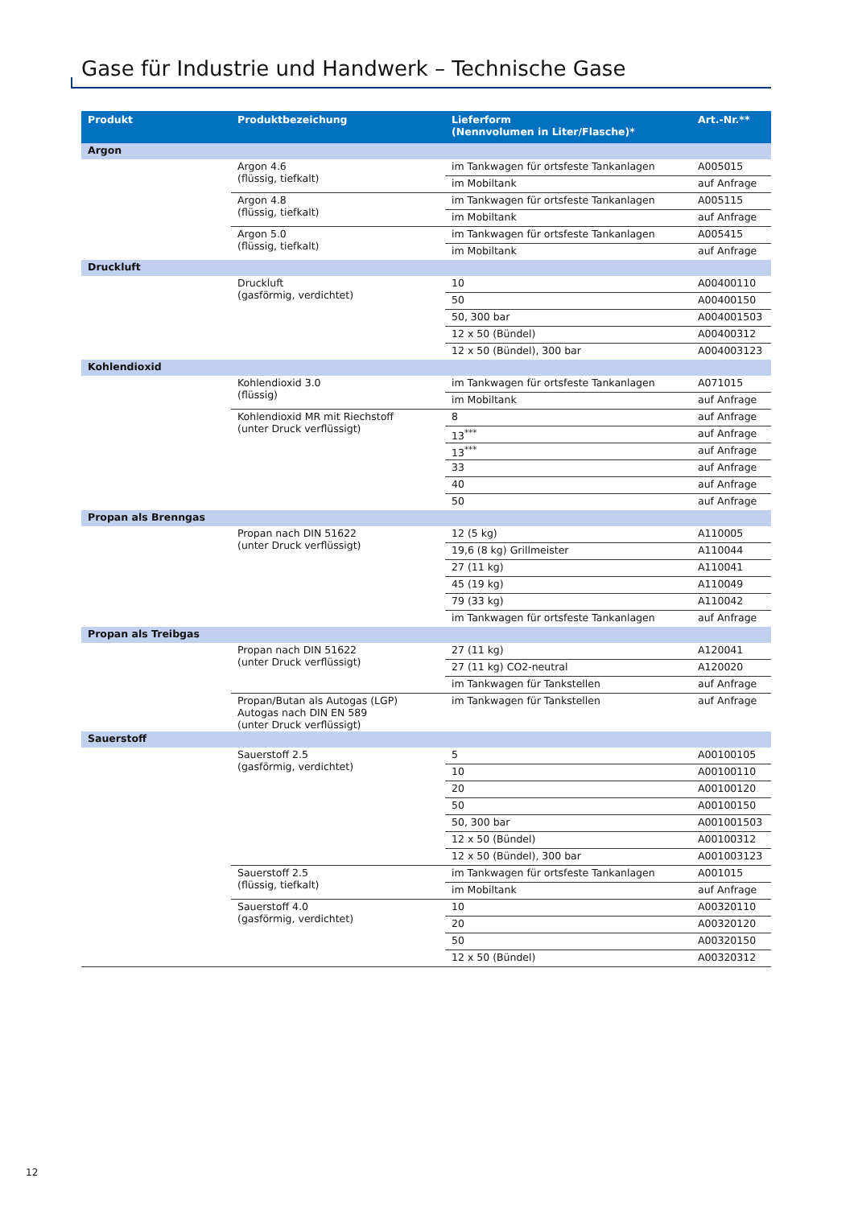Gase für Industrie und Handwerk – Technische Gase
| Produkt | Produktbezeichung | Lieferform (Nennvolumen in Liter/Flasche)* | Art.-Nr.** |
| --- | --- | --- | --- |
| Argon | | | |
| | Argon 4.6 (flüssig, tiefkalt) | im Tankwagen für ortsfeste Tankanlagen | A005015 |
| | | im Mobiltank | auf Anfrage |
| | Argon 4.8 (flüssig, tiefkalt) | im Tankwagen für ortsfeste Tankanlagen | A005115 |
| | | im Mobiltank | auf Anfrage |
| | Argon 5.0 (flüssig, tiefkalt) | im Tankwagen für ortsfeste Tankanlagen | A005415 |
| | | im Mobiltank | auf Anfrage |
| Druckluft | | | |
| | Druckluft (gasförmig, verdichtet) | 10 | A00400110 |
| | | 50 | A00400150 |
| | | 50, 300 bar | A004001503 |
| | | 12 x 50 (Bündel) | A00400312 |
| | | 12 x 50 (Bündel), 300 bar | A004003123 |
| Kohlendioxid | | | |
| | Kohlendioxid 3.0 (flüssig) | im Tankwagen für ortsfeste Tankanlagen | A071015 |
| | | im Mobiltank | auf Anfrage |
| | Kohlendioxid MR mit Riechstoff (unter Druck verflüssigt) | 8 | auf Anfrage |
| | | 13<sup>***</sup> | auf Anfrage |
| | | 13<sup>***</sup> | auf Anfrage |
| | | 33 | auf Anfrage |
| | | 40 | auf Anfrage |
| | | 50 | auf Anfrage |
| Propan als Brenngas | | | |
| | Propan nach DIN 51622 (unter Druck verflüssigt) | 12 (5 kg) | A110005 |
| | | 19,6 (8 kg) Grillmeister | A110044 |
| | | 27 (11 kg) | A110041 |
| | | 45 (19 kg) | A110049 |
| | | 79 (33 kg) | A110042 |
| | | im Tankwagen für ortsfeste Tankanlagen | auf Anfrage |
| Propan als Treibgas | | | |
| | Propan nach DIN 51622 (unter Druck verflüssigt) | 27 (11 kg) | A120041 |
| | | 27 (11 kg) CO2-neutral | A120020 |
| | | im Tankwagen für Tankstellen | auf Anfrage |
| | Propan/Butan als Autogas (LGP) Autogas nach DIN EN 589 (unter Druck verflüssigt) | im Tankwagen für Tankstellen | auf Anfrage |
| Sauerstoff | | | |
| | Sauerstoff 2.5 (gasförmig, verdichtet) | 5 | A00100105 |
| | | 10 | A00100110 |
| | | 20 | A00100120 |
| | | 50 | A00100150 |
| | | 50, 300 bar | A001001503 |
| | | 12 x 50 (Bündel) | A00100312 |
| | | 12 x 50 (Bündel), 300 bar | A001003123 |
| | Sauerstoff 2.5 (flüssig, tiefkalt) | im Tankwagen für ortsfeste Tankanlagen | A001015 |
| | | im Mobiltank | auf Anfrage |
| | Sauerstoff 4.0 (gasförmig, verdichtet) | 10 | A00320110 |
| | | 20 | A00320120 |
| | | 50 | A00320150 |
| | | 12 x 50 (Bündel) | A00320312 |
12